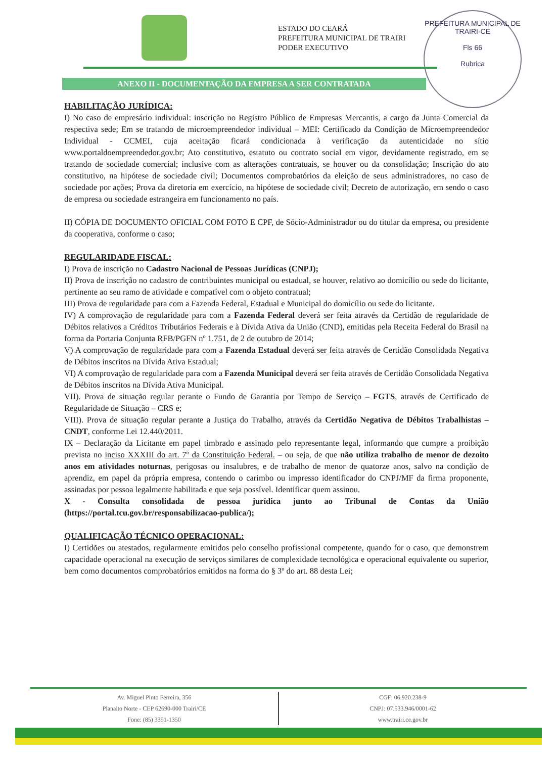ESTADO DO CEARÁ
PREFEITURA MUNICIPAL DE TRAIRI
PODER EXECUTIVO
PREFEITURA MUNICIPAL DE TRAIRI-CE
Fls 66
Rubrica
ANEXO II - DOCUMENTAÇÃO DA EMPRESA A SER CONTRATADA
HABILITAÇÃO JURÍDICA:
I) No caso de empresário individual: inscrição no Registro Público de Empresas Mercantis, a cargo da Junta Comercial da respectiva sede; Em se tratando de microempreendedor individual – MEI: Certificado da Condição de Microempreendedor Individual - CCMEI, cuja aceitação ficará condicionada à verificação da autenticidade no sítio www.portaldoempreendedor.gov.br; Ato constitutivo, estatuto ou contrato social em vigor, devidamente registrado, em se tratando de sociedade comercial; inclusive com as alterações contratuais, se houver ou da consolidação; Inscrição do ato constitutivo, na hipótese de sociedade civil; Documentos comprobatórios da eleição de seus administradores, no caso de sociedade por ações; Prova da diretoria em exercício, na hipótese de sociedade civil; Decreto de autorização, em sendo o caso de empresa ou sociedade estrangeira em funcionamento no país.
II) CÓPIA DE DOCUMENTO OFICIAL COM FOTO E CPF, de Sócio-Administrador ou do titular da empresa, ou presidente da cooperativa, conforme o caso;
REGULARIDADE FISCAL:
I) Prova de inscrição no Cadastro Nacional de Pessoas Jurídicas (CNPJ);
II) Prova de inscrição no cadastro de contribuintes municipal ou estadual, se houver, relativo ao domicílio ou sede do licitante, pertinente ao seu ramo de atividade e compatível com o objeto contratual;
III) Prova de regularidade para com a Fazenda Federal, Estadual e Municipal do domicílio ou sede do licitante.
IV) A comprovação de regularidade para com a Fazenda Federal deverá ser feita através da Certidão de regularidade de Débitos relativos a Créditos Tributários Federais e à Dívida Ativa da União (CND), emitidas pela Receita Federal do Brasil na forma da Portaria Conjunta RFB/PGFN nº 1.751, de 2 de outubro de 2014;
V) A comprovação de regularidade para com a Fazenda Estadual deverá ser feita através de Certidão Consolidada Negativa de Débitos inscritos na Dívida Ativa Estadual;
VI) A comprovação de regularidade para com a Fazenda Municipal deverá ser feita através de Certidão Consolidada Negativa de Débitos inscritos na Dívida Ativa Municipal.
VII). Prova de situação regular perante o Fundo de Garantia por Tempo de Serviço – FGTS, através de Certificado de Regularidade de Situação – CRS e;
VIII). Prova de situação regular perante a Justiça do Trabalho, através da Certidão Negativa de Débitos Trabalhistas – CNDT, conforme Lei 12.440/2011.
IX – Declaração da Licitante em papel timbrado e assinado pelo representante legal, informando que cumpre a proibição prevista no inciso XXXIII do art. 7º da Constituição Federal. – ou seja, de que não utiliza trabalho de menor de dezoito anos em atividades noturnas, perigosas ou insalubres, e de trabalho de menor de quatorze anos, salvo na condição de aprendiz, em papel da própria empresa, contendo o carimbo ou impresso identificador do CNPJ/MF da firma proponente, assinadas por pessoa legalmente habilitada e que seja possível. Identificar quem assinou.
X - Consulta consolidada de pessoa jurídica junto ao Tribunal de Contas da União (https://portal.tcu.gov.br/responsabilizacao-publica/);
QUALIFICAÇÃO TÉCNICO OPERACIONAL:
I) Certidões ou atestados, regularmente emitidos pelo conselho profissional competente, quando for o caso, que demonstrem capacidade operacional na execução de serviços similares de complexidade tecnológica e operacional equivalente ou superior, bem como documentos comprobatórios emitidos na forma do § 3º do art. 88 desta Lei;
Av. Miguel Pinto Ferreira, 356
Planalto Norte - CEP 62690-000 Trairi/CE
Fone: (85) 3351-1350
CGF: 06.920.238-9
CNPJ: 07.533.946/0001-62
www.trairi.ce.gov.br